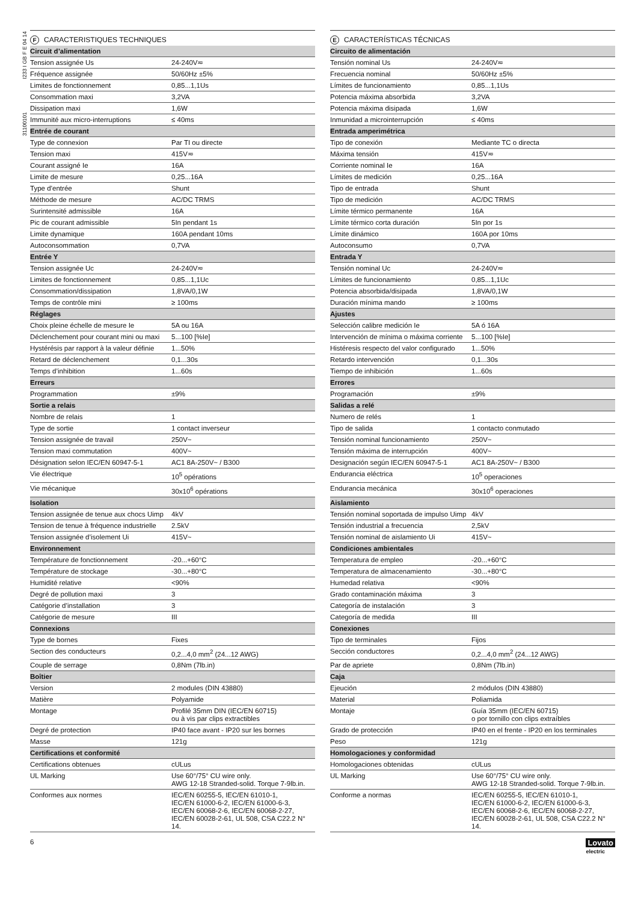31100101 I233 I GB F E 04 14
F CARACTERISTIQUES TECHNIQUES
| Circuit d’alimentation | |
| --- | --- |
| Tension assignée Us | 24-240V≂ |
| Fréquence assignée | 50/60Hz ±5% |
| Limites de fonctionnement | 0,85...1,1Us |
| Consommation maxi | 3,2VA |
| Dissipation maxi | 1,6W |
| Immunité aux micro-interruptions | ≤ 40ms |
| Entrée de courant | |
| Type de connexion | Par TI ou directe |
| Tension maxi | 415V≂ |
| Courant assigné Ie | 16A |
| Limite de mesure | 0,25...16A |
| Type d’entrée | Shunt |
| Méthode de mesure | AC/DC TRMS |
| Surintensité admissible | 16A |
| Pic de courant admissible | 5In pendant 1s |
| Limite dynamique | 160A pendant 10ms |
| Autoconsommation | 0,7VA |
| Entrée Y | |
| Tension assignée Uc | 24-240V≂ |
| Limites de fonctionnement | 0,85...1,1Uc |
| Consommation/dissipation | 1,8VA/0,1W |
| Temps de contrôle mini | ≥ 100ms |
| Réglages | |
| Choix pleine échelle de mesure Ie | 5A ou 16A |
| Déclenchement pour courant mini ou maxi | 5...100 [%Ie] |
| Hystérésis par rapport à la valeur définie | 1...50% |
| Retard de déclenchement | 0,1...30s |
| Temps d’inhibition | 1...60s |
| Erreurs | |
| Programmation | ±9% |
| Sortie a relais | |
| Nombre de relais | 1 |
| Type de sortie | 1 contact inverseur |
| Tension assignée de travail | 250V~ |
| Tension maxi commutation | 400V~ |
| Désignation selon IEC/EN 60947-5-1 | AC1 8A-250V~ / B300 |
| Vie électrique | 10<sup>5</sup> opérations |
| Vie mécanique | 30x10<sup>6</sup> opérations |
| Isolation | |
| Tension assignée de tenue aux chocs Uimp | 4kV |
| Tension de tenue à fréquence industrielle | 2.5kV |
| Tension assignée d’isolement Ui | 415V~ |
| Environnement | |
| Température de fonctionnement | -20...+60°C |
| Température de stockage | -30...+80°C |
| Humidité relative | <90% |
| Degré de pollution maxi | 3 |
| Catégorie d’installation | 3 |
| Catégorie de mesure | III |
| Connexions | |
| Type de bornes | Fixes |
| Section des conducteurs | 0,2...4,0 mm<sup>2</sup> (24...12 AWG) |
| Couple de serrage | 0,8Nm (7lb.in) |
| Boîtier | |
| Version | 2 modules (DIN 43880) |
| Matière | Polyamide |
| Montage | Profilé 35mm DIN (IEC/EN 60715) ou à vis par clips extractibles |
| Degré de protection | IP40 face avant - IP20 sur les bornes |
| Masse | 121g |
| Certifications et conformité | |
| Certifications obtenues | cULus |
| UL Marking | Use 60°/75° CU wire only. AWG 12-18 Stranded-solid. Torque 7-9lb.in. |
| Conformes aux normes | IEC/EN 60255-5, IEC/EN 61010-1, IEC/EN 61000-6-2, IEC/EN 61000-6-3, IEC/EN 60068-2-6, IEC/EN 60068-2-27, IEC/EN 60028-2-61, UL 508, CSA C22.2 N° 14. |
E CARACTERÍSTICAS TÉCNICAS
| Circuito de alimentación | |
| --- | --- |
| Tensión nominal Us | 24-240V≂ |
| Frecuencia nominal | 50/60Hz ±5% |
| Límites de funcionamiento | 0,85...1,1Us |
| Potencia máxima absorbida | 3,2VA |
| Potencia máxima disipada | 1,6W |
| Inmunidad a microinterrupción | ≤ 40ms |
| Entrada amperimétrica | |
| Tipo de conexión | Mediante TC o directa |
| Máxima tensión | 415V≂ |
| Corriente nominal Ie | 16A |
| Límites de medición | 0,25...16A |
| Tipo de entrada | Shunt |
| Tipo de medición | AC/DC TRMS |
| Límite térmico permanente | 16A |
| Límite térmico corta duración | 5In por 1s |
| Límite dinámico | 160A por 10ms |
| Autoconsumo | 0,7VA |
| Entrada Y | |
| Tensión nominal Uc | 24-240V≂ |
| Límites de funcionamiento | 0,85...1,1Uc |
| Potencia absorbida/disipada | 1,8VA/0,1W |
| Duración mínima mando | ≥ 100ms |
| Ajustes | |
| Selección calibre medición Ie | 5A ó 16A |
| Intervención de mínima o máxima corriente | 5...100 [%Ie] |
| Histéresis respecto del valor configurado | 1...50% |
| Retardo intervención | 0,1...30s |
| Tiempo de inhibición | 1...60s |
| Errores | |
| Programación | ±9% |
| Salidas a relé | |
| Numero de relés | 1 |
| Tipo de salida | 1 contacto conmutado |
| Tensión nominal funcionamiento | 250V~ |
| Tensión máxima de interrupción | 400V~ |
| Designación según IEC/EN 60947-5-1 | AC1 8A-250V~ / B300 |
| Endurancia eléctrica | 10<sup>5</sup> operaciones |
| Endurancia mecánica | 30x10<sup>6</sup> operaciones |
| Aislamiento | |
| Tensión nominal soportada de impulso Uimp | 4kV |
| Tensión industrial a frecuencia | 2,5kV |
| Tensión nominal de aislamiento Ui | 415V~ |
| Condiciones ambientales | |
| Temperatura de empleo | -20...+60°C |
| Temperatura de almacenamiento | -30...+80°C |
| Humedad relativa | <90% |
| Grado contaminación máxima | 3 |
| Categoría de instalación | 3 |
| Categoría de medida | III |
| Conexiones | |
| Tipo de terminales | Fijos |
| Sección conductores | 0,2...4,0 mm<sup>2</sup> (24...12 AWG) |
| Par de apriete | 0,8Nm (7lb.in) |
| Caja | |
| Ejeución | 2 módulos (DIN 43880) |
| Material | Poliamida |
| Montaje | Guía 35mm (IEC/EN 60715) o por tornillo con clips extraíbles |
| Grado de protección | IP40 en el frente - IP20 en los terminales |
| Peso | 121g |
| Homologaciones y conformidad | |
| Homologaciones obtenidas | cULus |
| UL Marking | Use 60°/75° CU wire only. AWG 12-18 Stranded-solid. Torque 7-9lb.in. |
| Conforme a normas | IEC/EN 60255-5, IEC/EN 61010-1, IEC/EN 61000-6-2, IEC/EN 61000-6-3, IEC/EN 60068-2-6, IEC/EN 60068-2-27, IEC/EN 60028-2-61, UL 508, CSA C22.2 N° 14. |
6 Lovato
electric